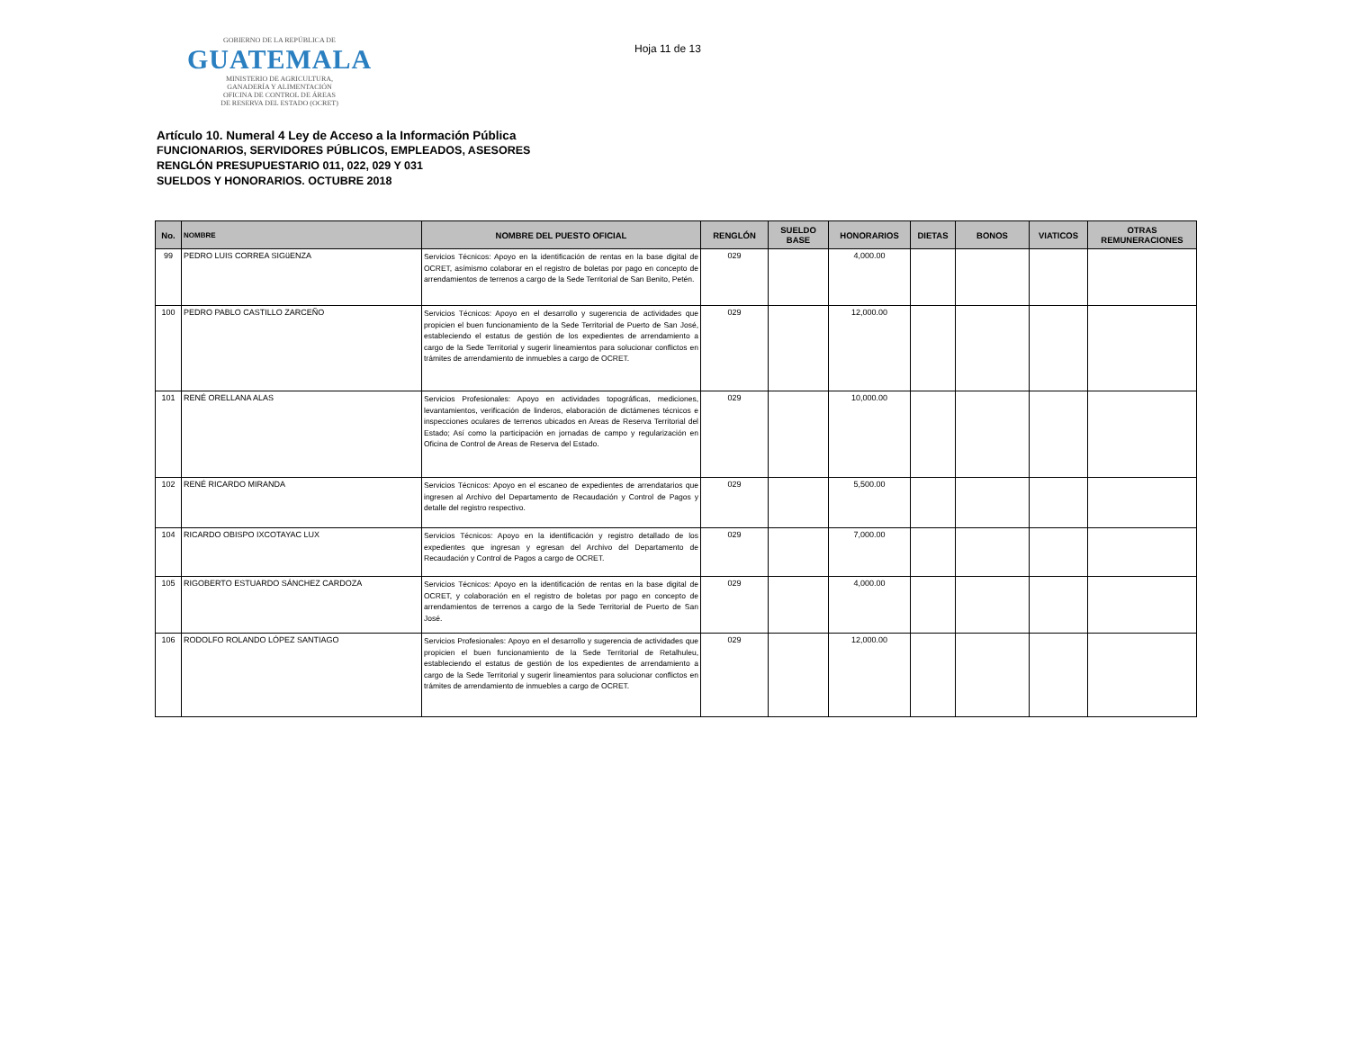GOBIERNO DE LA REPÚBLICA DE
GUATEMALA
MINISTERIO DE AGRICULTURA,
GANADERÍA Y ALIMENTACIÓN
OFICINA DE CONTROL DE ÁREAS
DE RESERVA DEL ESTADO (OCRET)
Hoja 11 de 13
Artículo 10. Numeral 4 Ley de Acceso a la Información Pública
FUNCIONARIOS, SERVIDORES PÚBLICOS, EMPLEADOS, ASESORES
RENGLÓN PRESUPUESTARIO 011, 022, 029 Y 031
SUELDOS Y HONORARIOS. OCTUBRE 2018
| No. | NOMBRE | NOMBRE DEL PUESTO OFICIAL | RENGLÓN | SUELDO BASE | HONORARIOS | DIETAS | BONOS | VIATICOS | OTRAS REMUNERACIONES |
| --- | --- | --- | --- | --- | --- | --- | --- | --- | --- |
| 99 | PEDRO LUIS CORREA SIGüENZA | Servicios Técnicos: Apoyo en la identificación de rentas en la base digital de OCRET, asímismo colaborar en el registro de boletas por pago en concepto de arrendamientos de terrenos a cargo de la Sede Territorial de San Benito, Petén. | 029 | | 4,000.00 | | | | |
| 100 | PEDRO PABLO CASTILLO ZARCEÑO | Servicios Técnicos: Apoyo en el desarrollo y sugerencia de actividades que propicien el buen funcionamiento de la Sede Territorial de Puerto de San José, estableciendo el estatus de gestión de los expedientes de arrendamiento a cargo de la Sede Territorial y sugerir lineamientos para solucionar conflictos en trámites de arrendamiento de inmuebles a cargo de OCRET. | 029 | | 12,000.00 | | | | |
| 101 | RENÉ ORELLANA ALAS | Servicios Profesionales: Apoyo en actividades topográficas, mediciones, levantamientos, verificación de linderos, elaboración de dictámenes técnicos e inspecciones oculares de terrenos ubicados en Areas de Reserva Territorial del Estado; Así como la participación en jornadas de campo y regularización en Oficina de Control de Areas de Reserva del Estado. | 029 | | 10,000.00 | | | | |
| 102 | RENÉ RICARDO MIRANDA | Servicios Técnicos: Apoyo en el escaneo de expedientes de arrendatarios que ingresen al Archivo del Departamento de Recaudación y Control de Pagos y detalle del registro respectivo. | 029 | | 5,500.00 | | | | |
| 104 | RICARDO OBISPO IXCOTAYAC LUX | Servicios Técnicos: Apoyo en la identificación y registro detallado de los expedientes que ingresan y egresan del Archivo del Departamento de Recaudación y Control de Pagos a cargo de OCRET. | 029 | | 7,000.00 | | | | |
| 105 | RIGOBERTO ESTUARDO SÁNCHEZ CARDOZA | Servicios Técnicos: Apoyo en la identificación de rentas en la base digital de OCRET, y colaboración en el registro de boletas por pago en concepto de arrendamientos de terrenos a cargo de la Sede Territorial de Puerto de San José. | 029 | | 4,000.00 | | | | |
| 106 | RODOLFO ROLANDO LÓPEZ SANTIAGO | Servicios Profesionales: Apoyo en el desarrollo y sugerencia de actividades que propicien el buen funcionamiento de la Sede Territorial de Retalhuleu, estableciendo el estatus de gestión de los expedientes de arrendamiento a cargo de la Sede Territorial y sugerir lineamientos para solucionar conflictos en trámites de arrendamiento de inmuebles a cargo de OCRET. | 029 | | 12,000.00 | | | | |